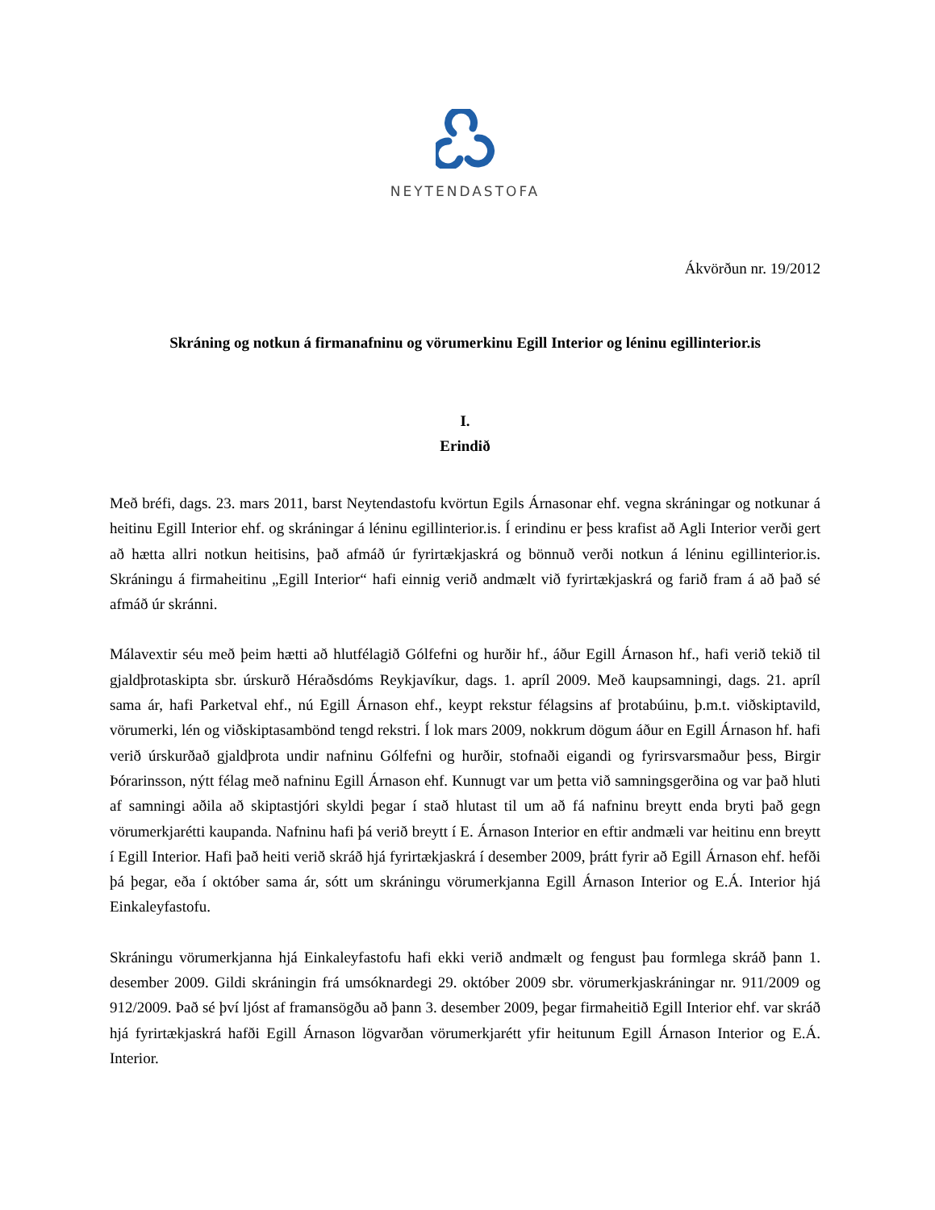NEYTENDASTOFA
Ákvörðun nr. 19/2012
Skráning og notkun á firmanafninu og vörumerkinu Egill Interior og léninu egillinterior.is
I.
Erindið
Með bréfi, dags. 23. mars 2011, barst Neytendastofu kvörtun Egils Árnasonar ehf. vegna skráningar og notkunar á heitinu Egill Interior ehf. og skráningar á léninu egillinterior.is. Í erindinu er þess krafist að Agli Interior verði gert að hætta allri notkun heitisins, það afmáð úr fyrirtækjaskrá og bönnuð verði notkun á léninu egillinterior.is. Skráningu á firmaheitinu „Egill Interior“ hafi einnig verið andmælt við fyrirtækjaskrá og farið fram á að það sé afmáð úr skránni.
Málavextir séu með þeim hætti að hlutfélagið Gólfefni og hurðir hf., áður Egill Árnason hf., hafi verið tekið til gjaldþrotaskipta sbr. úrskurð Héraðsdóms Reykjavíkur, dags. 1. apríl 2009. Með kaupsamningi, dags. 21. apríl sama ár, hafi Parketval ehf., nú Egill Árnason ehf., keypt rekstur félagsins af þrotabúinu, þ.m.t. viðskiptavild, vörumerki, lén og viðskiptasambönd tengd rekstri. Í lok mars 2009, nokkrum dögum áður en Egill Árnason hf. hafi verið úrskurðað gjaldþrota undir nafninu Gólfefni og hurðir, stofnaði eigandi og fyrirsvarsmaður þess, Birgir Þórarinsson, nýtt félag með nafninu Egill Árnason ehf. Kunnugt var um þetta við samningsgerðina og var það hluti af samningi aðila að skiptastjóri skyldi þegar í stað hlutast til um að fá nafninu breytt enda bryti það gegn vörumerkjarétti kaupanda. Nafninu hafi þá verið breytt í E. Árnason Interior en eftir andmæli var heitinu enn breytt í Egill Interior. Hafi það heiti verið skráð hjá fyrirtækjaskrá í desember 2009, þrátt fyrir að Egill Árnason ehf. hefði þá þegar, eða í október sama ár, sótt um skráningu vörumerkjanna Egill Árnason Interior og E.Á. Interior hjá Einkaleyfastofu.
Skráningu vörumerkjanna hjá Einkaleyfastofu hafi ekki verið andmælt og fengust þau formlega skráð þann 1. desember 2009. Gildi skráningin frá umsóknardegi 29. október 2009 sbr. vörumerkjaskráningar nr. 911/2009 og 912/2009. Það sé því ljóst af framansögðu að þann 3. desember 2009, þegar firmaheitið Egill Interior ehf. var skráð hjá fyrirtækjaskrá hafði Egill Árnason lögvarðan vörumerkjarétt yfir heitunum Egill Árnason Interior og E.Á. Interior.